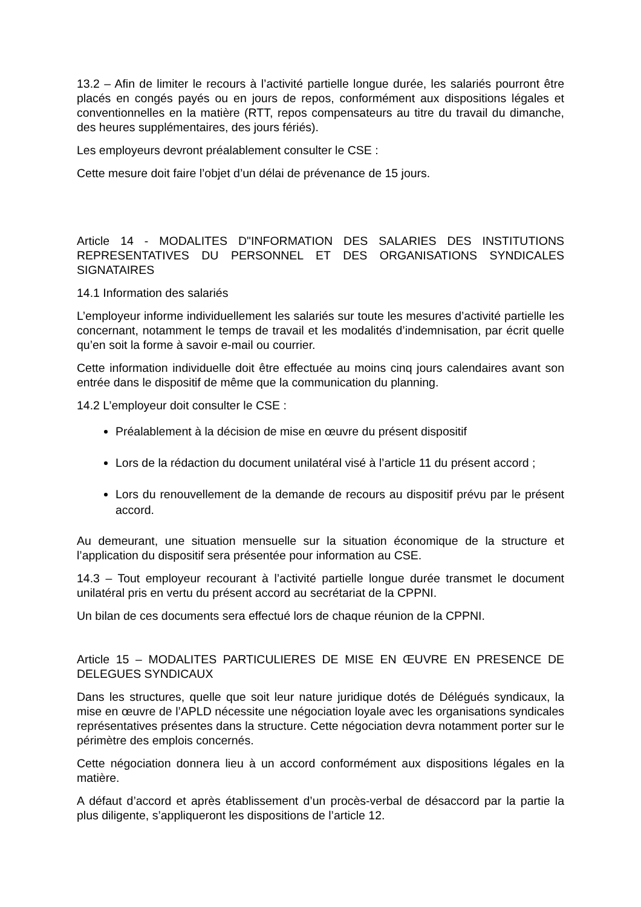13.2 – Afin de limiter le recours à l’activité partielle longue durée, les salariés pourront être placés en congés payés ou en jours de repos, conformément aux dispositions légales et conventionnelles en la matière (RTT, repos compensateurs au titre du travail du dimanche, des heures supplémentaires, des jours fériés).
Les employeurs devront préalablement consulter le CSE :
Cette mesure doit faire l’objet d’un délai de prévenance de 15 jours.
Article 14 - MODALITES D"INFORMATION DES SALARIES DES INSTITUTIONS REPRESENTATIVES DU PERSONNEL ET DES ORGANISATIONS SYNDICALES SIGNATAIRES
14.1 Information des salariés
L’employeur informe individuellement les salariés sur toute les mesures d’activité partielle les concernant, notamment le temps de travail et les modalités d’indemnisation, par écrit quelle qu’en soit la forme à savoir e-mail ou courrier.
Cette information individuelle doit être effectuée au moins cinq jours calendaires avant son entrée dans le dispositif de même que la communication du planning.
14.2 L’employeur doit consulter le CSE :
Préalablement à la décision de mise en œuvre du présent dispositif
Lors de la rédaction du document unilatéral visé à l’article 11 du présent accord ;
Lors du renouvellement de la demande de recours au dispositif prévu par le présent accord.
Au demeurant, une situation mensuelle sur la situation économique de la structure et l’application du dispositif sera présentée pour information au CSE.
14.3 – Tout employeur recourant à l’activité partielle longue durée transmet le document unilatéral pris en vertu du présent accord au secrétariat de la CPPNI.
Un bilan de ces documents sera effectué lors de chaque réunion de la CPPNI.
Article 15 – MODALITES PARTICULIERES DE MISE EN ŒUVRE EN PRESENCE DE DELEGUES SYNDICAUX
Dans les structures, quelle que soit leur nature juridique dotés de Délégués syndicaux, la mise en œuvre de l’APLD nécessite une négociation loyale avec les organisations syndicales représentatives présentes dans la structure. Cette négociation devra notamment porter sur le périmètre des emplois concernés.
Cette négociation donnera lieu à un accord conformément aux dispositions légales en la matière.
A défaut d’accord et après établissement d’un procès-verbal de désaccord par la partie la plus diligente, s’appliqueront les dispositions de l’article 12.